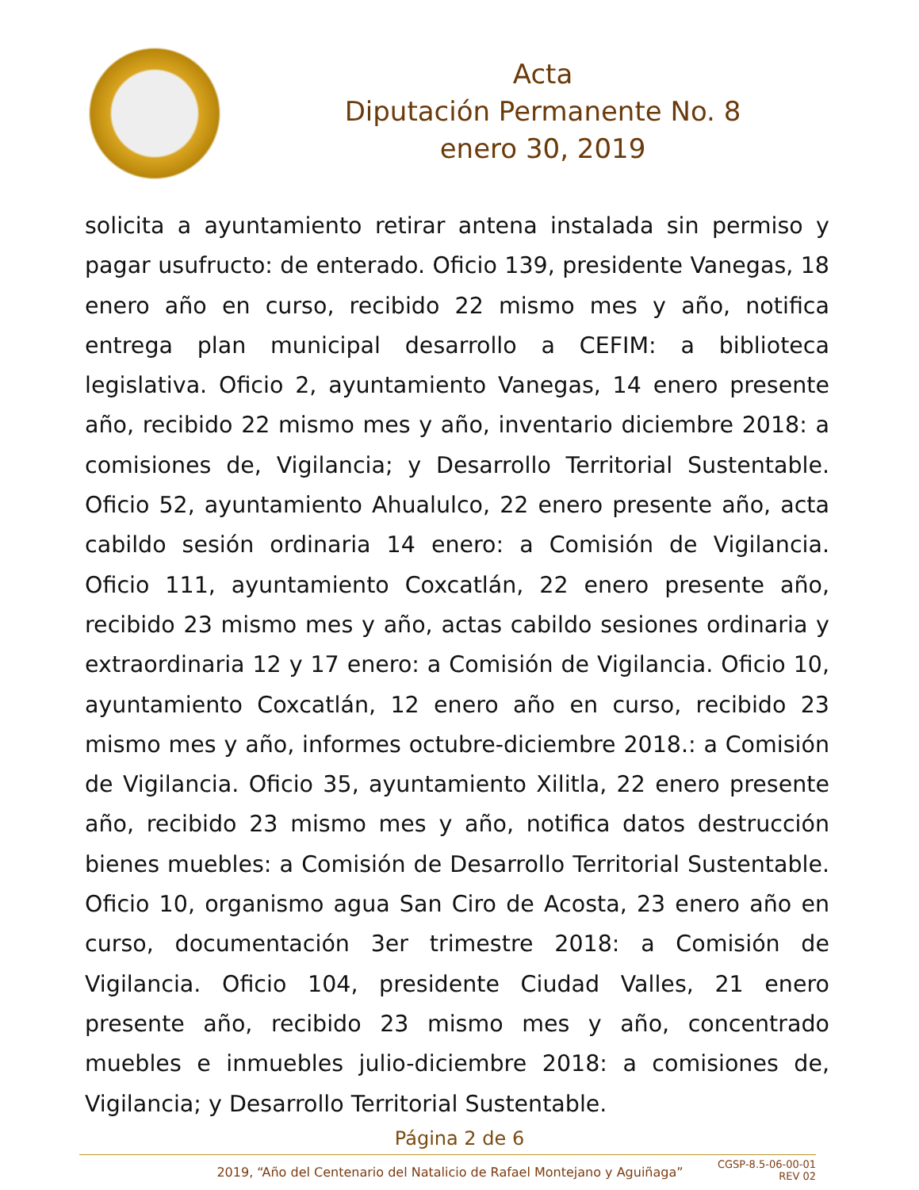Acta
Diputación Permanente No. 8
enero 30, 2019
solicita a ayuntamiento retirar antena instalada sin permiso y pagar usufructo: de enterado. Oficio 139, presidente Vanegas, 18 enero año en curso, recibido 22 mismo mes y año, notifica entrega plan municipal desarrollo a CEFIM: a biblioteca legislativa. Oficio 2, ayuntamiento Vanegas, 14 enero presente año, recibido 22 mismo mes y año, inventario diciembre 2018: a comisiones de, Vigilancia; y Desarrollo Territorial Sustentable. Oficio 52, ayuntamiento Ahualulco, 22 enero presente año, acta cabildo sesión ordinaria 14 enero: a Comisión de Vigilancia. Oficio 111, ayuntamiento Coxcatlán, 22 enero presente año, recibido 23 mismo mes y año, actas cabildo sesiones ordinaria y extraordinaria 12 y 17 enero: a Comisión de Vigilancia. Oficio 10, ayuntamiento Coxcatlán, 12 enero año en curso, recibido 23 mismo mes y año, informes octubre-diciembre 2018.: a Comisión de Vigilancia. Oficio 35, ayuntamiento Xilitla, 22 enero presente año, recibido 23 mismo mes y año, notifica datos destrucción bienes muebles: a Comisión de Desarrollo Territorial Sustentable. Oficio 10, organismo agua San Ciro de Acosta, 23 enero año en curso, documentación 3er trimestre 2018: a Comisión de Vigilancia. Oficio 104, presidente Ciudad Valles, 21 enero presente año, recibido 23 mismo mes y año, concentrado muebles e inmuebles julio-diciembre 2018: a comisiones de, Vigilancia; y Desarrollo Territorial Sustentable.
Página 2 de 6
2019, “Año del Centenario del Natalicio de Rafael Montejano y Aguiñaga”
CGSP-8.5-06-00-01
REV 02